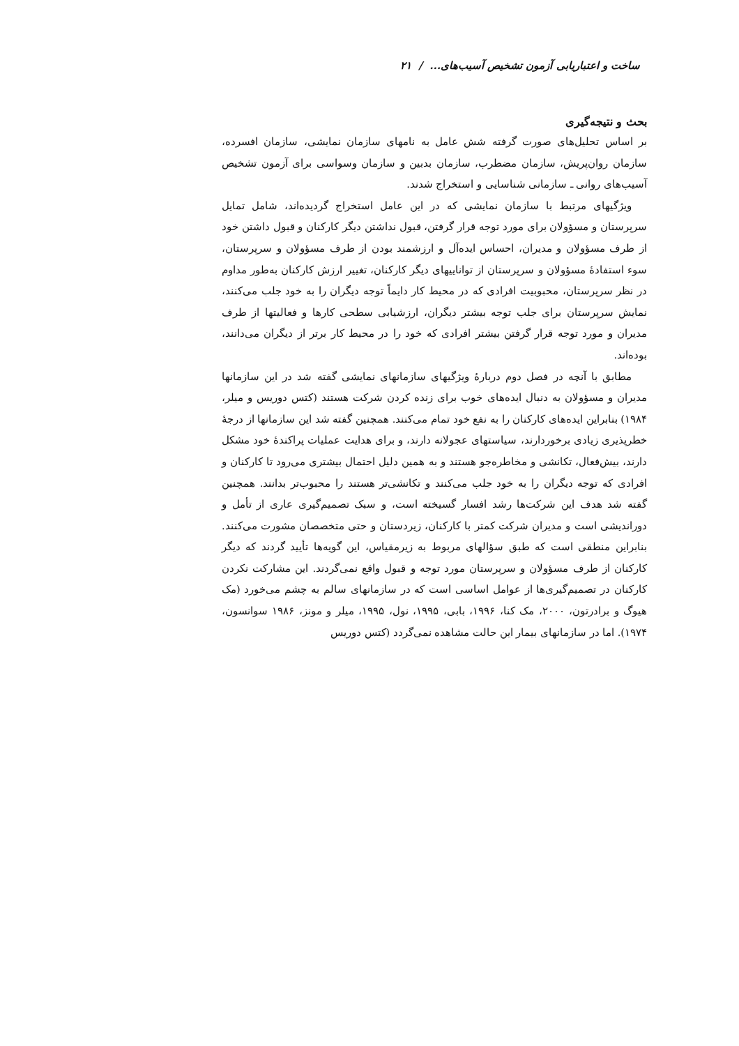ساخت و اعتباریابی آزمون تشخیص آسیب‌های... / ۲۱
بحث و نتیجه‌گیری
بر اساس تحلیل‌های صورت گرفته شش عامل به نامهای سازمان نمایشی، سازمان افسرده، سازمان روان‌پریش، سازمان مضطرب، سازمان بدبین و سازمان وسواسی برای آزمون تشخیص آسیب‌های روانی ـ سازمانی شناسایی و استخراج شدند.
ویژگیهای مرتبط با سازمان نمایشی که در این عامل استخراج گردیده‌اند، شامل تمایل سرپرستان و مسؤولان برای مورد توجه قرار گرفتن، قبول نداشتن دیگر کارکنان و قبول داشتن خود از طرف مسؤولان و مدیران، احساس ایده‌آل و ارزشمند بودن از طرف مسؤولان و سرپرستان، سوء استفادهٔ مسؤولان و سرپرستان از تواناییهای دیگر کارکنان، تغییر ارزش کارکنان به‌طور مداوم در نظر سرپرستان، محبوبیت افرادی که در محیط کار دایماً توجه دیگران را به خود جلب می‌کنند، نمایش سرپرستان برای جلب توجه بیشتر دیگران، ارزشیابی سطحی کارها و فعالیتها از طرف مدیران و مورد توجه قرار گرفتن بیشتر افرادی که خود را در محیط کار برتر از دیگران می‌دانند، بوده‌اند.
مطابق با آنچه در فصل دوم دربارهٔ ویژگیهای سازمانهای نمایشی گفته شد در این سازمانها مدیران و مسؤولان به دنبال ایده‌های خوب برای زنده کردن شرکت هستند (کتس دوریس و میلر، ۱۹۸۴) بنابراین ایده‌های کارکنان را به نفع خود تمام می‌کنند. همچنین گفته شد این سازمانها از درجهٔ خطرپذیری زیادی برخوردارند، سیاستهای عجولانه دارند، و برای هدایت عملیات پراکندهٔ خود مشکل دارند، بیش‌فعال، تکانشی و مخاطره‌جو هستند و به همین دلیل احتمال بیشتری می‌رود تا کارکنان و افرادی که توجه دیگران را به خود جلب می‌کنند و تکانشی‌تر هستند را محبوب‌تر بدانند. همچنین گفته شد هدف این شرکت‌ها رشد افسار گسیخته است، و سبک تصمیم‌گیری عاری از تأمل و دوراندیشی است و مدیران شرکت کمتر با کارکنان، زیردستان و حتی متخصصان مشورت می‌کنند. بنابراین منطقی است که طبق سؤالهای مربوط به زیرمقیاس، این گویه‌ها تأیید گردند که دیگر کارکنان از طرف مسؤولان و سرپرستان مورد توجه و قبول واقع نمی‌گردند. این مشارکت نکردن کارکنان در تصمیم‌گیری‌ها از عوامل اساسی است که در سازمانهای سالم به چشم می‌خورد (مک هیوگ و برادرتون، ۲۰۰۰، مک کنا، ۱۹۹۶، بابی، ۱۹۹۵، نول، ۱۹۹۵، میلر و مونز، ۱۹۸۶ سوانسون، ۱۹۷۴). اما در سازمانهای بیمار این حالت مشاهده نمی‌گردد (کتس دوریس